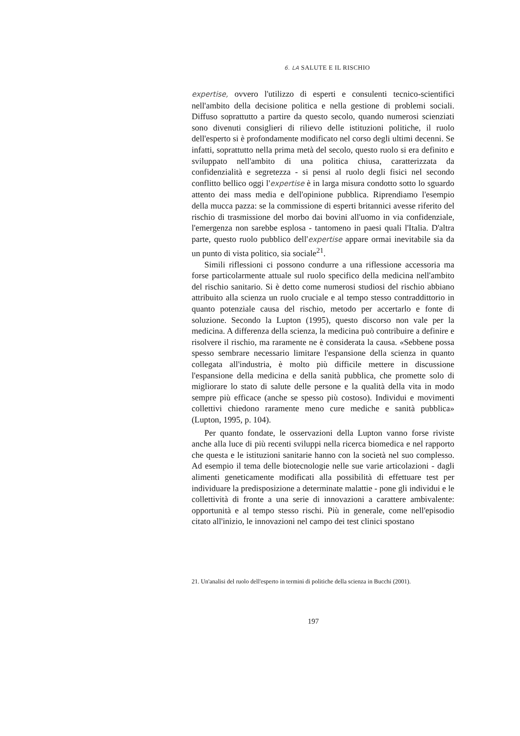6. LA SALUTE E IL RISCHIO
expertise, ovvero l'utilizzo di esperti e consulenti tecnico-scientifici nell'ambito della decisione politica e nella gestione di problemi sociali. Diffuso soprattutto a partire da questo secolo, quando numerosi scienziati sono divenuti consiglieri di rilievo delle istituzioni politiche, il ruolo dell'esperto si è profondamente modificato nel corso degli ultimi decenni. Se infatti, soprattutto nella prima metà del secolo, questo ruolo si era definito e sviluppato nell'ambito di una politica chiusa, caratterizzata da confidenzialità e segretezza - si pensi al ruolo degli fisici nel secondo conflitto bellico oggi l'expertise è in larga misura condotto sotto lo sguardo attento dei mass media e dell'opinione pubblica. Riprendiamo l'esempio della mucca pazza: se la commissione di esperti britannici avesse riferito del rischio di trasmissione del morbo dai bovini all'uomo in via confidenziale, l'emergenza non sarebbe esplosa - tantomeno in paesi quali l'Italia. D'altra parte, questo ruolo pubblico dell'expertise appare ormai inevitabile sia da un punto di vista politico, sia sociale<sup>21</sup>.
Simili riflessioni ci possono condurre a una riflessione accessoria ma forse particolarmente attuale sul ruolo specifico della medicina nell'ambito del rischio sanitario. Si è detto come numerosi studiosi del rischio abbiano attribuito alla scienza un ruolo cruciale e al tempo stesso contraddittorio in quanto potenziale causa del rischio, metodo per accertarlo e fonte di soluzione. Secondo la Lupton (1995), questo discorso non vale per la medicina. A differenza della scienza, la medicina può contribuire a definire e risolvere il rischio, ma raramente ne è considerata la causa. «Sebbene possa spesso sembrare necessario limitare l'espansione della scienza in quanto collegata all'industria, è molto più difficile mettere in discussione l'espansione della medicina e della sanità pubblica, che promette solo di migliorare lo stato di salute delle persone e la qualità della vita in modo sempre più efficace (anche se spesso più costoso). Individui e movimenti collettivi chiedono raramente meno cure mediche e sanità pubblica» (Lupton, 1995, p. 104).
Per quanto fondate, le osservazioni della Lupton vanno forse riviste anche alla luce di più recenti sviluppi nella ricerca biomedica e nel rapporto che questa e le istituzioni sanitarie hanno con la società nel suo complesso. Ad esempio il tema delle biotecnologie nelle sue varie articolazioni - dagli alimenti geneticamente modificati alla possibilità di effettuare test per individuare la predisposizione a determinate malattie - pone gli individui e le collettività di fronte a una serie di innovazioni a carattere ambivalente: opportunità e al tempo stesso rischi. Più in generale, come nell'episodio citato all'inizio, le innovazioni nel campo dei test clinici spostano
21. Un'analisi del ruolo dell'esperto in termini di politiche della scienza in Bucchi (2001).
197